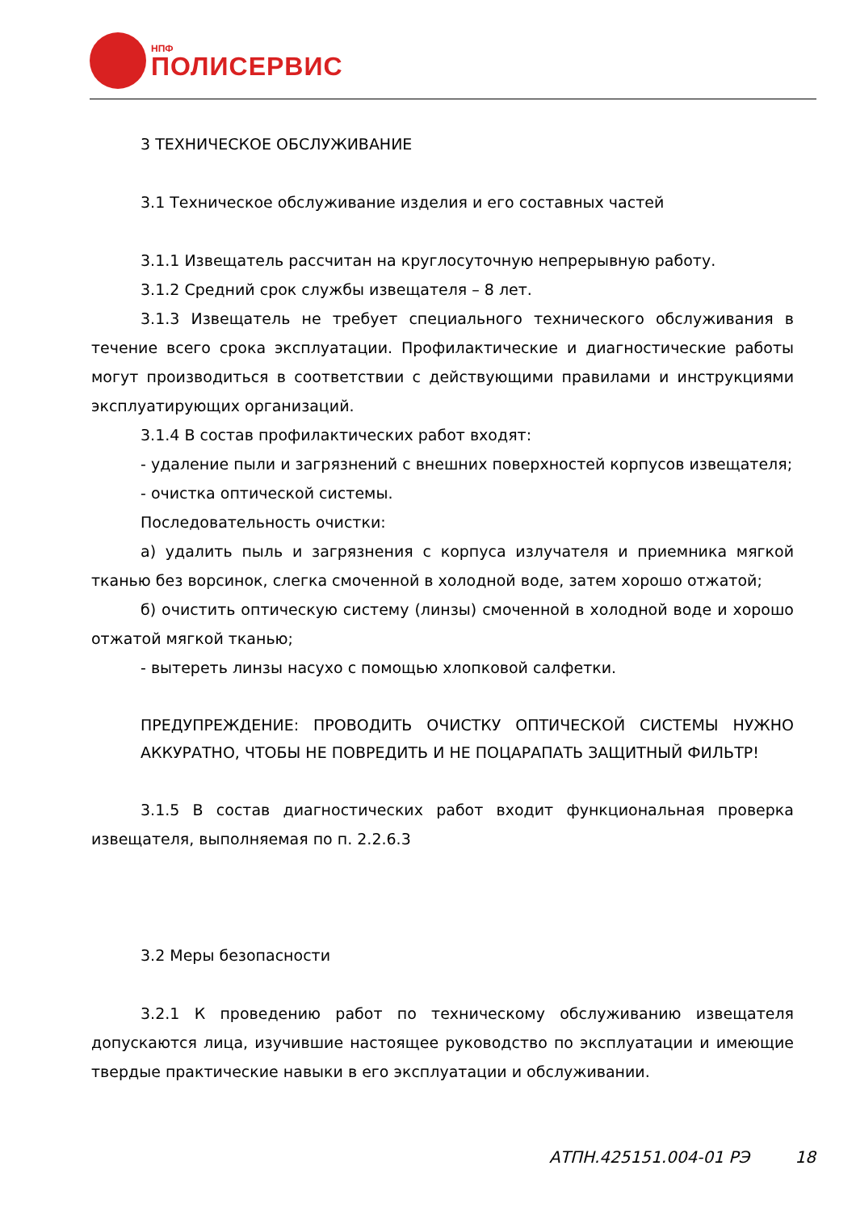НПФ
ПОЛИСЕРВИС
3 ТЕХНИЧЕСКОЕ ОБСЛУЖИВАНИЕ
3.1 Техническое обслуживание изделия и его составных частей
3.1.1 Извещатель рассчитан на круглосуточную непрерывную работу.
3.1.2 Средний срок службы извещателя – 8 лет.
3.1.3 Извещатель не требует специального технического обслуживания в течение всего срока эксплуатации. Профилактические и диагностические работы могут производиться в соответствии с действующими правилами и инструкциями эксплуатирующих организаций.
3.1.4 В состав профилактических работ входят:
- удаление пыли и загрязнений с внешних поверхностей корпусов извещателя;
- очистка оптической системы.
Последовательность очистки:
а) удалить пыль и загрязнения с корпуса излучателя и приемника мягкой тканью без ворсинок, слегка смоченной в холодной воде, затем хорошо отжатой;
б) очистить оптическую систему (линзы) смоченной в холодной воде и хорошо отжатой мягкой тканью;
- вытереть линзы насухо с помощью хлопковой салфетки.
ПРЕДУПРЕЖДЕНИЕ: ПРОВОДИТЬ ОЧИСТКУ ОПТИЧЕСКОЙ СИСТЕМЫ НУЖНО АККУРАТНО, ЧТОБЫ НЕ ПОВРЕДИТЬ И НЕ ПОЦАРАПАТЬ ЗАЩИТНЫЙ ФИЛЬТР!
3.1.5 В состав диагностических работ входит функциональная проверка извещателя, выполняемая по п. 2.2.6.3
3.2 Меры безопасности
3.2.1 К проведению работ по техническому обслуживанию извещателя допускаются лица, изучившие настоящее руководство по эксплуатации и имеющие твердые практические навыки в его эксплуатации и обслуживании.
АТПН.425151.004-01 РЭ 18